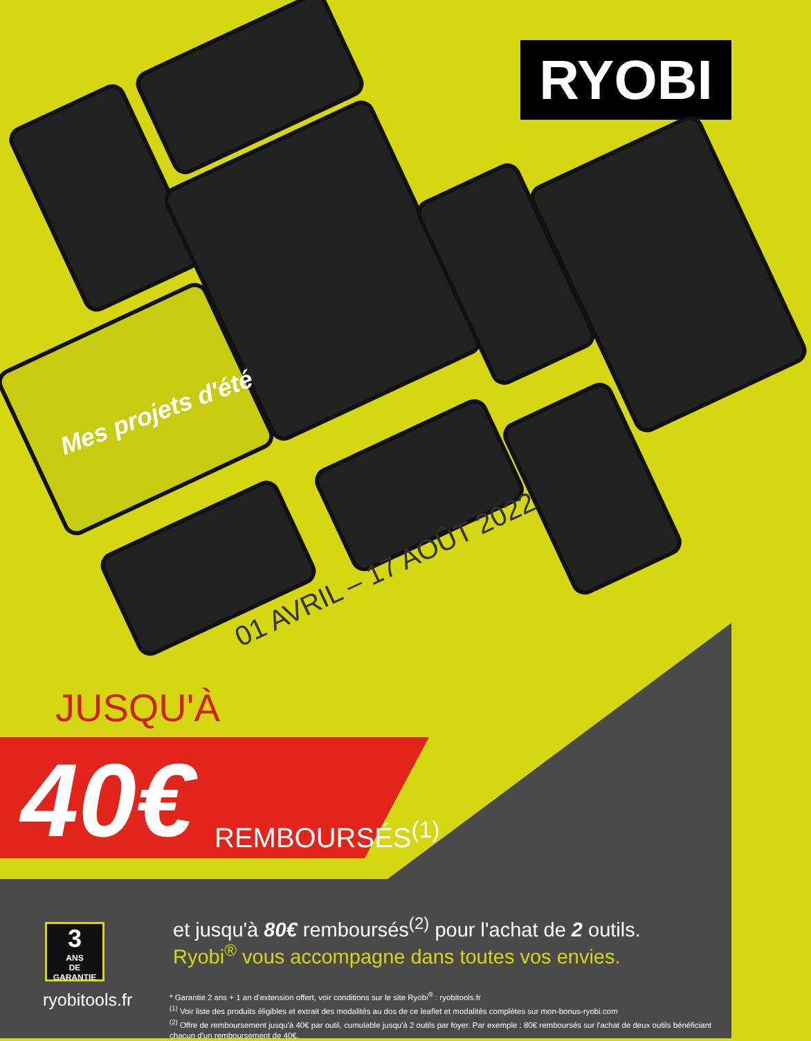RYOBI
Mes projets d'été
01 AVRIL – 17 AOÛT 2022
JUSQU'À
40€ REMBOURSÉS<sup>(1)</sup>
3
ANS
DE GARANTIE
et jusqu'à 80€ remboursés<sup>(2)</sup> pour l'achat de 2 outils.
Ryobi<sup>®</sup> vous accompagne dans toutes vos envies.
ryobitools.fr
* Garantie 2 ans + 1 an d'extension offert, voir conditions sur le site Ryobi<sup>®</sup> : ryobitools.fr
<sup>(1)</sup> Voir liste des produits éligibles et extrait des modalités au dos de ce leaflet et modalités complètes sur mon-bonus-ryobi.com
<sup>(2)</sup> Offre de remboursement jusqu'à 40€ par outil, cumulable jusqu'à 2 outils par foyer. Par exemple : 80€ remboursés sur l'achat de deux outils bénéficiant chacun d'un remboursement de 40€.